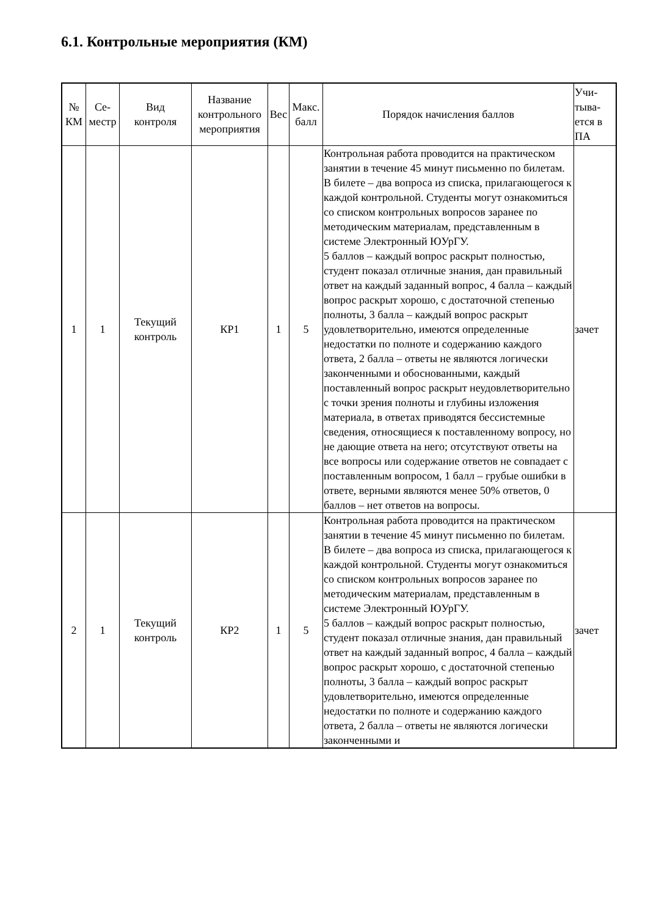6.1. Контрольные мероприятия (КМ)
| № КМ | Се- местр | Вид контроля | Название контрольного мероприятия | Вес | Макс. балл | Порядок начисления баллов | Учи- тыва- ется в ПА |
| --- | --- | --- | --- | --- | --- | --- | --- |
| 1 | 1 | Текущий контроль | КР1 | 1 | 5 | Контрольная работа проводится на практическом занятии в течение 45 минут письменно по билетам. В билете – два вопроса из списка, прилагающегося к каждой контрольной. Студенты могут ознакомиться со списком контрольных вопросов заранее по методическим материалам, представленным в системе Электронный ЮУрГУ. 5 баллов – каждый вопрос раскрыт полностью, студент показал отличные знания, дан правильный ответ на каждый заданный вопрос, 4 балла – каждый вопрос раскрыт хорошо, с достаточной степенью полноты, 3 балла – каждый вопрос раскрыт удовлетворительно, имеются определенные недостатки по полноте и содержанию каждого ответа, 2 балла – ответы не являются логически законченными и обоснованными, каждый поставленный вопрос раскрыт неудовлетворительно с точки зрения полноты и глубины изложения материала, в ответах приводятся бессистемные сведения, относящиеся к поставленному вопросу, но не дающие ответа на него; отсутствуют ответы на все вопросы или содержание ответов не совпадает с поставленным вопросом, 1 балл – грубые ошибки в ответе, верными являются менее 50% ответов, 0 баллов – нет ответов на вопросы. | зачет |
| 2 | 1 | Текущий контроль | КР2 | 1 | 5 | Контрольная работа проводится на практическом занятии в течение 45 минут письменно по билетам. В билете – два вопроса из списка, прилагающегося к каждой контрольной. Студенты могут ознакомиться со списком контрольных вопросов заранее по методическим материалам, представленным в системе Электронный ЮУрГУ. 5 баллов – каждый вопрос раскрыт полностью, студент показал отличные знания, дан правильный ответ на каждый заданный вопрос, 4 балла – каждый вопрос раскрыт хорошо, с достаточной степенью полноты, 3 балла – каждый вопрос раскрыт удовлетворительно, имеются определенные недостатки по полноте и содержанию каждого ответа, 2 балла – ответы не являются логически законченными и | зачет |